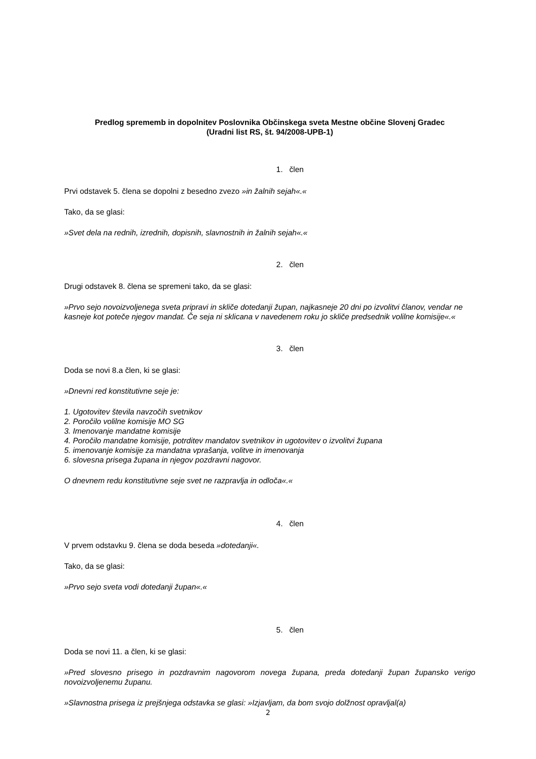Predlog sprememb in dopolnitev Poslovnika Občinskega sveta Mestne občine Slovenj Gradec
(Uradni list RS, št. 94/2008-UPB-1)
1. člen
Prvi odstavek 5. člena se dopolni z besedno zvezo »in žalnih sejah«.«
Tako, da se glasi:
»Svet dela na rednih, izrednih, dopisnih, slavnostnih in žalnih sejah«.«
2. člen
Drugi odstavek 8. člena se spremeni tako, da se glasi:
»Prvo sejo novoizvoljenega sveta pripravi in skliče dotedanji župan, najkasneje 20 dni po izvolitvi članov, vendar ne kasneje kot poteče njegov mandat. Če seja ni sklicana v navedenem roku jo skliče predsednik volilne komisije«.«
3. člen
Doda se novi 8.a člen, ki se glasi:
»Dnevni red konstitutivne seje je:
1. Ugotovitev števila navzočih svetnikov
2. Poročilo volilne komisije MO SG
3. Imenovanje mandatne komisije
4. Poročilo mandatne komisije, potrditev mandatov svetnikov in ugotovitev o izvolitvi župana
5. imenovanje komisije za mandatna vprašanja, volitve in imenovanja
6. slovesna prisega župana in njegov pozdravni nagovor.
O dnevnem redu konstitutivne seje svet ne razpravlja in odloča«.«
4. člen
V prvem odstavku 9. člena se doda beseda »dotedanji«.
Tako, da se glasi:
»Prvo sejo sveta vodi dotedanji župan«.«
5. člen
Doda se novi 11. a člen, ki se glasi:
»Pred slovesno prisego in pozdravnim nagovorom novega župana, preda dotedanji župan župansko verigo novoizvoljenemu županu.
»Slavnostna prisega iz prejšnjega odstavka se glasi: »Izjavljam, da bom svojo dolžnost opravljal(a)
2